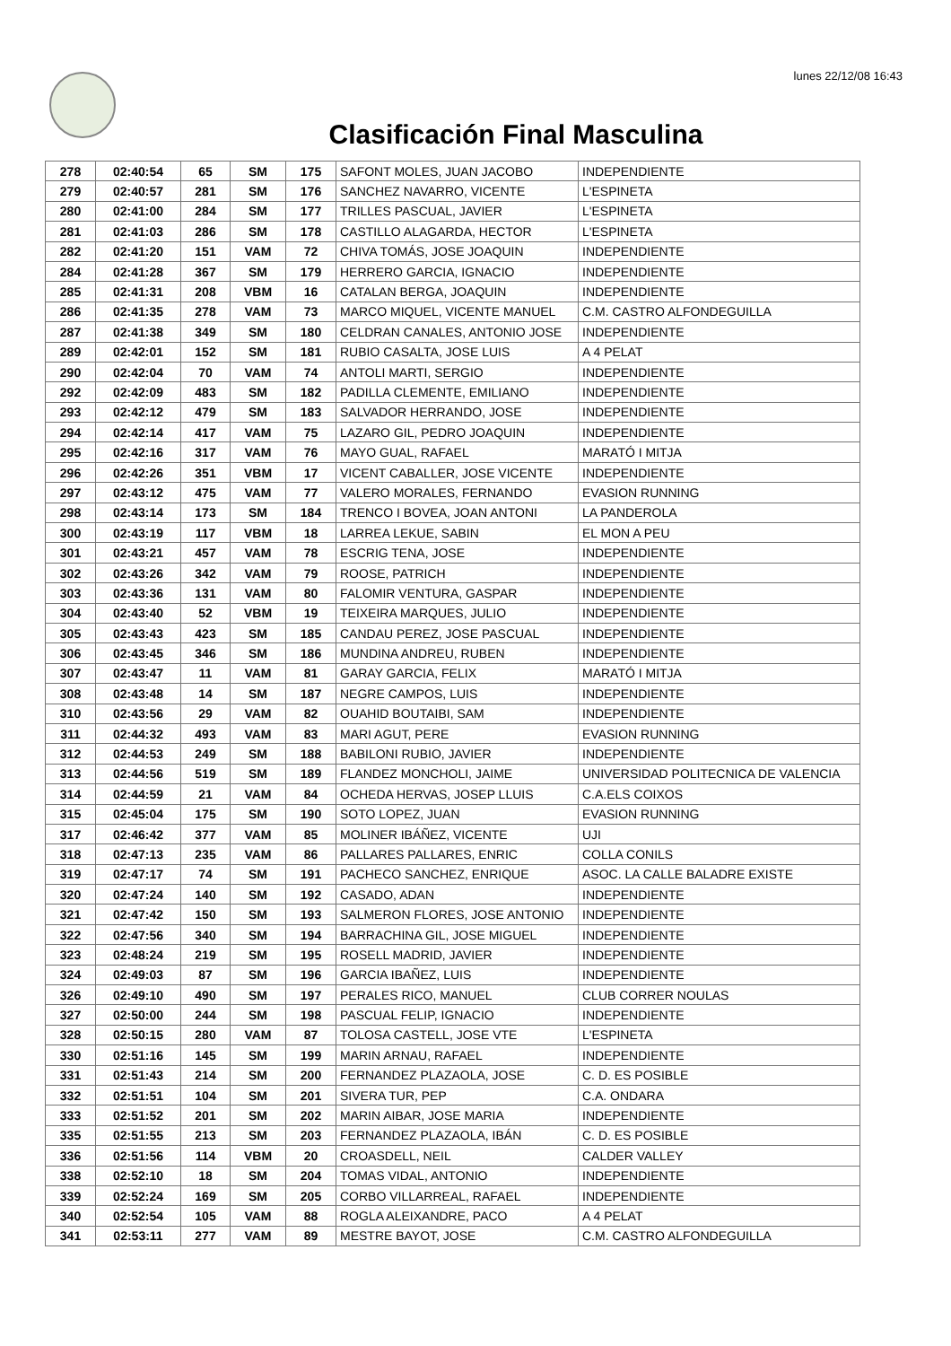lunes 22/12/08 16:43
Clasificación Final Masculina
| 278 | 02:40:54 | 65 | SM | 175 | SAFONT MOLES, JUAN JACOBO | INDEPENDIENTE |
| 279 | 02:40:57 | 281 | SM | 176 | SANCHEZ NAVARRO, VICENTE | L'ESPINETA |
| 280 | 02:41:00 | 284 | SM | 177 | TRILLES PASCUAL, JAVIER | L'ESPINETA |
| 281 | 02:41:03 | 286 | SM | 178 | CASTILLO ALAGARDA, HECTOR | L'ESPINETA |
| 282 | 02:41:20 | 151 | VAM | 72 | CHIVA TOMÁS, JOSE JOAQUIN | INDEPENDIENTE |
| 284 | 02:41:28 | 367 | SM | 179 | HERRERO GARCIA, IGNACIO | INDEPENDIENTE |
| 285 | 02:41:31 | 208 | VBM | 16 | CATALAN BERGA, JOAQUIN | INDEPENDIENTE |
| 286 | 02:41:35 | 278 | VAM | 73 | MARCO MIQUEL, VICENTE MANUEL | C.M. CASTRO ALFONDEGUILLA |
| 287 | 02:41:38 | 349 | SM | 180 | CELDRAN CANALES, ANTONIO JOSE | INDEPENDIENTE |
| 289 | 02:42:01 | 152 | SM | 181 | RUBIO CASALTA, JOSE LUIS | A 4 PELAT |
| 290 | 02:42:04 | 70 | VAM | 74 | ANTOLI MARTI, SERGIO | INDEPENDIENTE |
| 292 | 02:42:09 | 483 | SM | 182 | PADILLA CLEMENTE, EMILIANO | INDEPENDIENTE |
| 293 | 02:42:12 | 479 | SM | 183 | SALVADOR HERRANDO, JOSE | INDEPENDIENTE |
| 294 | 02:42:14 | 417 | VAM | 75 | LAZARO GIL, PEDRO JOAQUIN | INDEPENDIENTE |
| 295 | 02:42:16 | 317 | VAM | 76 | MAYO GUAL, RAFAEL | MARATÓ I MITJA |
| 296 | 02:42:26 | 351 | VBM | 17 | VICENT CABALLER, JOSE VICENTE | INDEPENDIENTE |
| 297 | 02:43:12 | 475 | VAM | 77 | VALERO MORALES, FERNANDO | EVASION RUNNING |
| 298 | 02:43:14 | 173 | SM | 184 | TRENCO I BOVEA, JOAN ANTONI | LA PANDEROLA |
| 300 | 02:43:19 | 117 | VBM | 18 | LARREA LEKUE, SABIN | EL MON A PEU |
| 301 | 02:43:21 | 457 | VAM | 78 | ESCRIG TENA, JOSE | INDEPENDIENTE |
| 302 | 02:43:26 | 342 | VAM | 79 | ROOSE, PATRICH | INDEPENDIENTE |
| 303 | 02:43:36 | 131 | VAM | 80 | FALOMIR VENTURA, GASPAR | INDEPENDIENTE |
| 304 | 02:43:40 | 52 | VBM | 19 | TEIXEIRA MARQUES, JULIO | INDEPENDIENTE |
| 305 | 02:43:43 | 423 | SM | 185 | CANDAU PEREZ, JOSE PASCUAL | INDEPENDIENTE |
| 306 | 02:43:45 | 346 | SM | 186 | MUNDINA ANDREU, RUBEN | INDEPENDIENTE |
| 307 | 02:43:47 | 11 | VAM | 81 | GARAY GARCIA, FELIX | MARATÓ I MITJA |
| 308 | 02:43:48 | 14 | SM | 187 | NEGRE CAMPOS, LUIS | INDEPENDIENTE |
| 310 | 02:43:56 | 29 | VAM | 82 | OUAHID BOUTAIBI, SAM | INDEPENDIENTE |
| 311 | 02:44:32 | 493 | VAM | 83 | MARI AGUT, PERE | EVASION RUNNING |
| 312 | 02:44:53 | 249 | SM | 188 | BABILONI RUBIO, JAVIER | INDEPENDIENTE |
| 313 | 02:44:56 | 519 | SM | 189 | FLANDEZ MONCHOLI, JAIME | UNIVERSIDAD POLITECNICA DE VALENCIA |
| 314 | 02:44:59 | 21 | VAM | 84 | OCHEDA HERVAS, JOSEP LLUIS | C.A.ELS COIXOS |
| 315 | 02:45:04 | 175 | SM | 190 | SOTO LOPEZ, JUAN | EVASION RUNNING |
| 317 | 02:46:42 | 377 | VAM | 85 | MOLINER IBÁÑEZ, VICENTE | UJI |
| 318 | 02:47:13 | 235 | VAM | 86 | PALLARES PALLARES, ENRIC | COLLA CONILS |
| 319 | 02:47:17 | 74 | SM | 191 | PACHECO SANCHEZ, ENRIQUE | ASOC. LA CALLE BALADRE EXISTE |
| 320 | 02:47:24 | 140 | SM | 192 | CASADO, ADAN | INDEPENDIENTE |
| 321 | 02:47:42 | 150 | SM | 193 | SALMERON FLORES, JOSE ANTONIO | INDEPENDIENTE |
| 322 | 02:47:56 | 340 | SM | 194 | BARRACHINA GIL, JOSE MIGUEL | INDEPENDIENTE |
| 323 | 02:48:24 | 219 | SM | 195 | ROSELL MADRID, JAVIER | INDEPENDIENTE |
| 324 | 02:49:03 | 87 | SM | 196 | GARCIA IBAÑEZ, LUIS | INDEPENDIENTE |
| 326 | 02:49:10 | 490 | SM | 197 | PERALES RICO, MANUEL | CLUB CORRER NOULAS |
| 327 | 02:50:00 | 244 | SM | 198 | PASCUAL FELIP, IGNACIO | INDEPENDIENTE |
| 328 | 02:50:15 | 280 | VAM | 87 | TOLOSA CASTELL, JOSE VTE | L'ESPINETA |
| 330 | 02:51:16 | 145 | SM | 199 | MARIN ARNAU, RAFAEL | INDEPENDIENTE |
| 331 | 02:51:43 | 214 | SM | 200 | FERNANDEZ PLAZAOLA, JOSE | C. D. ES POSIBLE |
| 332 | 02:51:51 | 104 | SM | 201 | SIVERA TUR, PEP | C.A. ONDARA |
| 333 | 02:51:52 | 201 | SM | 202 | MARIN AIBAR, JOSE MARIA | INDEPENDIENTE |
| 335 | 02:51:55 | 213 | SM | 203 | FERNANDEZ PLAZAOLA, IBÁN | C. D. ES POSIBLE |
| 336 | 02:51:56 | 114 | VBM | 20 | CROASDELL, NEIL | CALDER VALLEY |
| 338 | 02:52:10 | 18 | SM | 204 | TOMAS VIDAL, ANTONIO | INDEPENDIENTE |
| 339 | 02:52:24 | 169 | SM | 205 | CORBO VILLARREAL, RAFAEL | INDEPENDIENTE |
| 340 | 02:52:54 | 105 | VAM | 88 | ROGLA ALEIXANDRE, PACO | A 4 PELAT |
| 341 | 02:53:11 | 277 | VAM | 89 | MESTRE BAYOT, JOSE | C.M. CASTRO ALFONDEGUILLA |